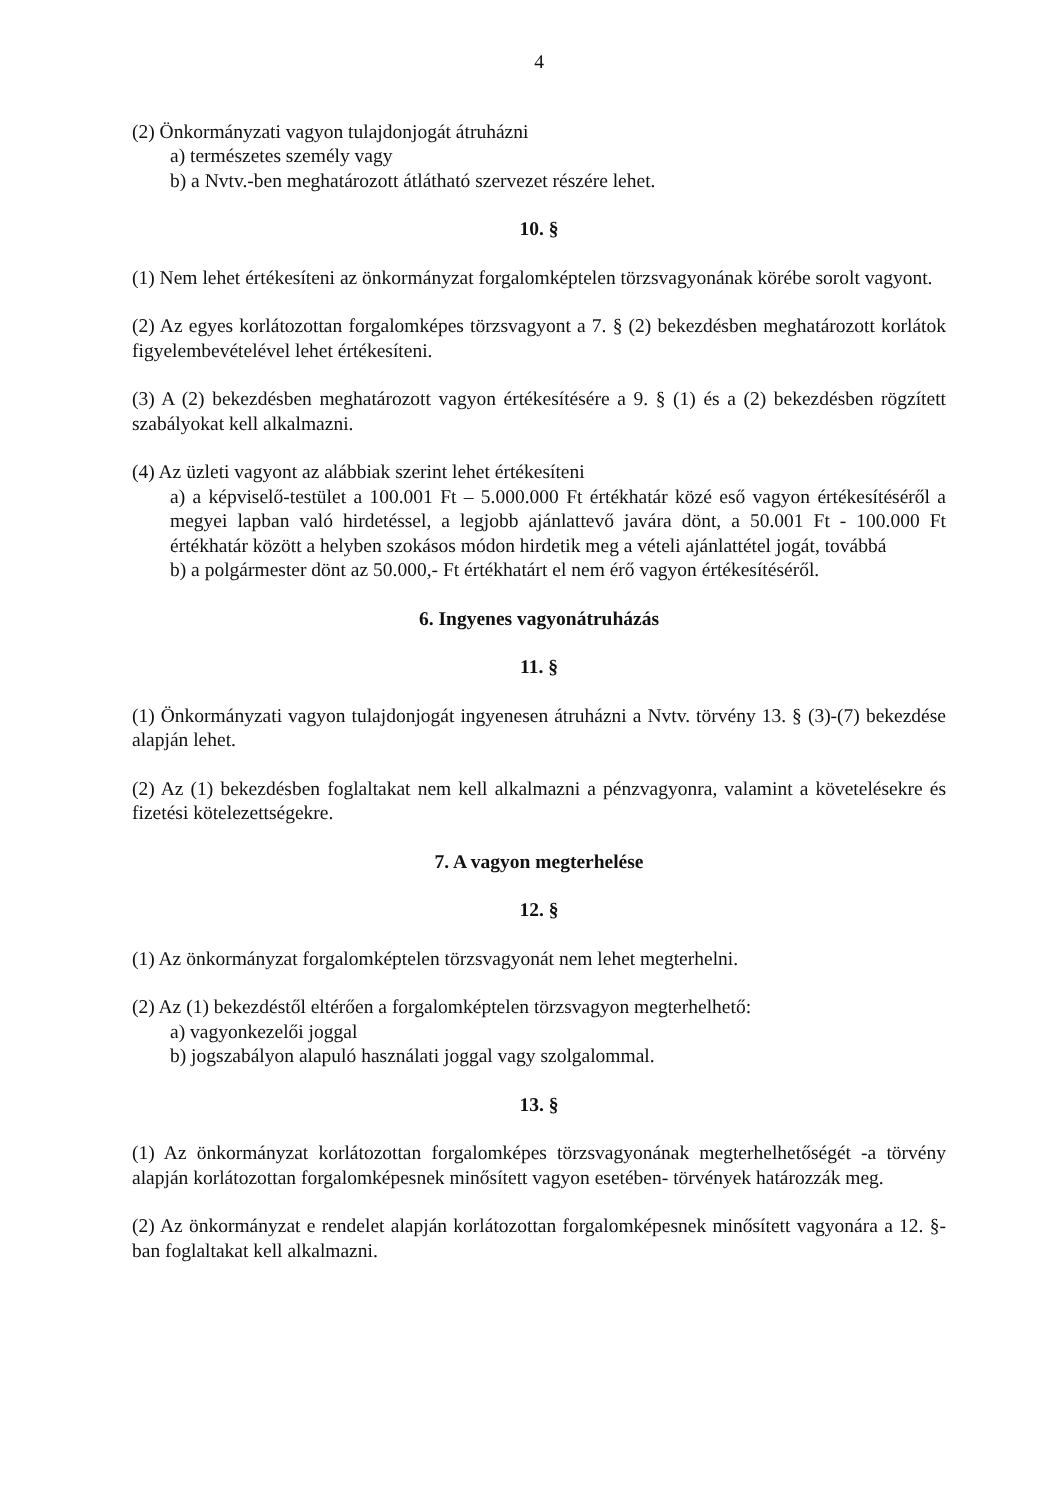4
(2) Önkormányzati vagyon tulajdonjogát átruházni
a) természetes személy vagy
b) a Nvtv.-ben meghatározott átlátható szervezet részére lehet.
10. §
(1) Nem lehet értékesíteni az önkormányzat forgalomképtelen törzsvagyonának körébe sorolt vagyont.
(2) Az egyes korlátozottan forgalomképes törzsvagyont a 7. § (2) bekezdésben meghatározott korlátok figyelembevételével lehet értékesíteni.
(3) A (2) bekezdésben meghatározott vagyon értékesítésére a 9. § (1) és a (2) bekezdésben rögzített szabályokat kell alkalmazni.
(4) Az üzleti vagyont az alábbiak szerint lehet értékesíteni
a) a képviselő-testület a 100.001 Ft – 5.000.000 Ft értékhatár közé eső vagyon értékesítéséről a megyei lapban való hirdetéssel, a legjobb ajánlattevő javára dönt, a 50.001 Ft - 100.000 Ft értékhatár között a helyben szokásos módon hirdetik meg a vételi ajánlattétel jogát, továbbá
b) a polgármester dönt az 50.000,- Ft értékhatárt el nem érő vagyon értékesítéséről.
6. Ingyenes vagyonátruházás
11. §
(1) Önkormányzati vagyon tulajdonjogát ingyenesen átruházni a Nvtv. törvény 13. § (3)-(7) bekezdése alapján lehet.
(2) Az (1) bekezdésben foglaltakat nem kell alkalmazni a pénzvagyonra, valamint a követelésekre és fizetési kötelezettségekre.
7. A vagyon megterhelése
12. §
(1) Az önkormányzat forgalomképtelen törzsvagyonát nem lehet megterhelni.
(2) Az (1) bekezdéstől eltérően a forgalomképtelen törzsvagyon megterhelhető:
a) vagyonkezelői joggal
b) jogszabályon alapuló használati joggal vagy szolgalommal.
13. §
(1) Az önkormányzat korlátozottan forgalomképes törzsvagyonának megterhelhetőségét -a törvény alapján korlátozottan forgalomképesnek minősített vagyon esetében- törvények határozzák meg.
(2) Az önkormányzat e rendelet alapján korlátozottan forgalomképesnek minősített vagyonára a 12. §-ban foglaltakat kell alkalmazni.